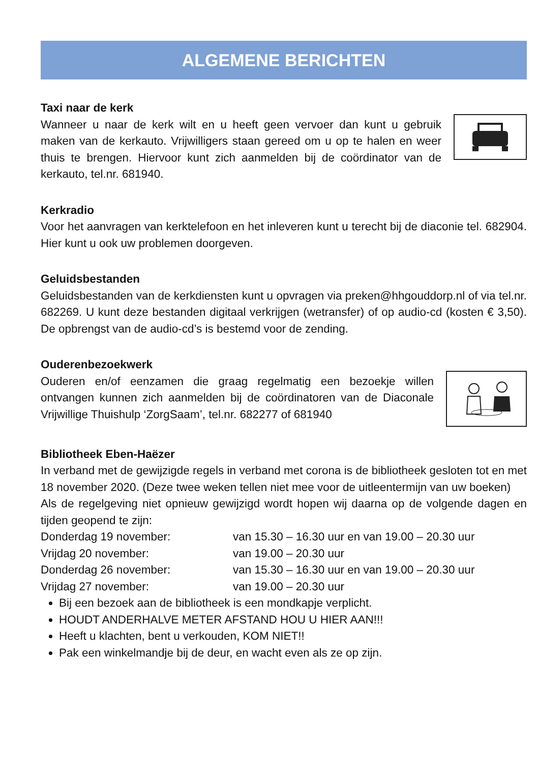ALGEMENE BERICHTEN
Taxi naar de kerk
Wanneer u naar de kerk wilt en u heeft geen vervoer dan kunt u gebruik maken van de kerkauto. Vrijwilligers staan gereed om u op te halen en weer thuis te brengen. Hiervoor kunt zich aanmelden bij de coördinator van de kerkauto, tel.nr. 681940.
Kerkradio
Voor het aanvragen van kerktelefoon en het inleveren kunt u terecht bij de diaconie tel. 682904. Hier kunt u ook uw problemen doorgeven.
Geluidsbestanden
Geluidsbestanden van de kerkdiensten kunt u opvragen via preken@hhgouddorp.nl of via tel.nr. 682269. U kunt deze bestanden digitaal verkrijgen (wetransfer) of op audio-cd (kosten € 3,50). De opbrengst van de audio-cd’s is bestemd voor de zending.
Ouderenbezoekwerk
Ouderen en/of eenzamen die graag regelmatig een bezoekje willen ontvangen kunnen zich aanmelden bij de coördinatoren van de Diaconale Vrijwillige Thuishulp ‘ZorgSaam’, tel.nr. 682277 of 681940
Bibliotheek Eben-Haëzer
In verband met de gewijzigde regels in verband met corona is de bibliotheek gesloten tot en met 18 november 2020. (Deze twee weken tellen niet mee voor de uitleentermijn van uw boeken)
Als de regelgeving niet opnieuw gewijzigd wordt hopen wij daarna op de volgende dagen en tijden geopend te zijn:
Donderdag 19 november:
van 15.30 – 16.30 uur en van 19.00 – 20.30 uur
Vrijdag 20 november:
van 19.00 – 20.30 uur
Donderdag 26 november:
van 15.30 – 16.30 uur en van 19.00 – 20.30 uur
Vrijdag 27 november:
van 19.00 – 20.30 uur
Bij een bezoek aan de bibliotheek is een mondkapje verplicht.
HOUDT ANDERHALVE METER AFSTAND HOU U HIER AAN!!!
Heeft u klachten, bent u verkouden, KOM NIET!!
Pak een winkelmandje bij de deur, en wacht even als ze op zijn.